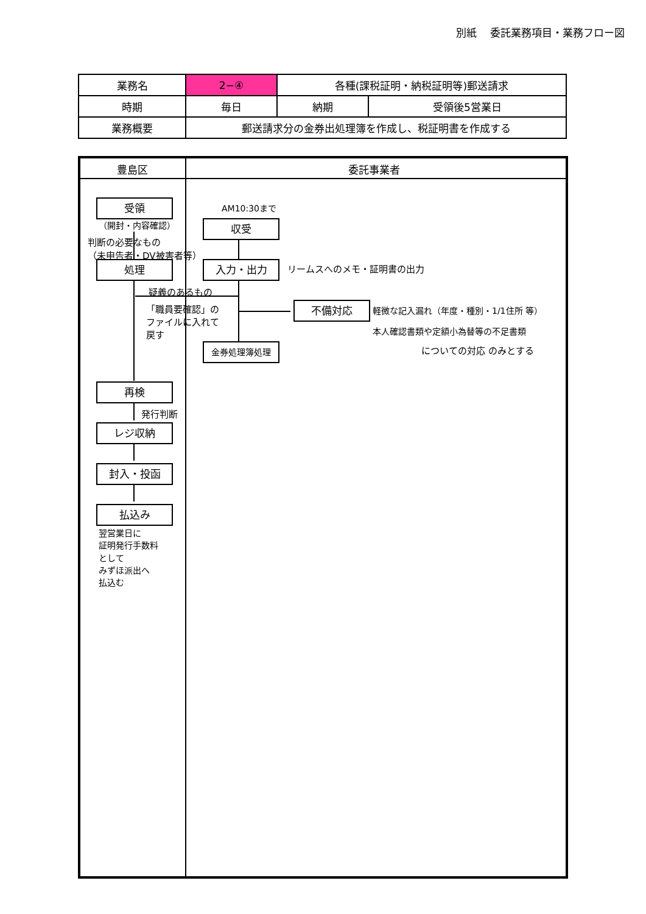別紙　 委託業務項目・業務フロー図
| 業務名 | 2−④ | 各種(課税証明・納税証明等)郵送請求 | |
| 時期 | 毎日 | 納期 | 受領後5営業日 |
| 業務概要 | 郵送請求分の金券出処理簿を作成し、税証明書を作成する | | |
豊島区 委託事業者
受領
（開封・内容確認）
判断の必要なもの
（未申告者・DV被害者等）
処理
疑義のあるもの
「職員要確認」の
ファイルに入れて
戻す
再検
発行判断
レジ収納
封入・投函
払込み
翌営業日に
証明発行手数料
として
みずほ派出へ
払込む
AM10:30まで
収受
入力・出力 リームスへのメモ・証明書の出力
不備対応
軽微な記入漏れ（年度・種別・1/1住所 等）
本人確認書類や定額小為替等の不足書類
についての対応 のみとする
金券処理簿処理